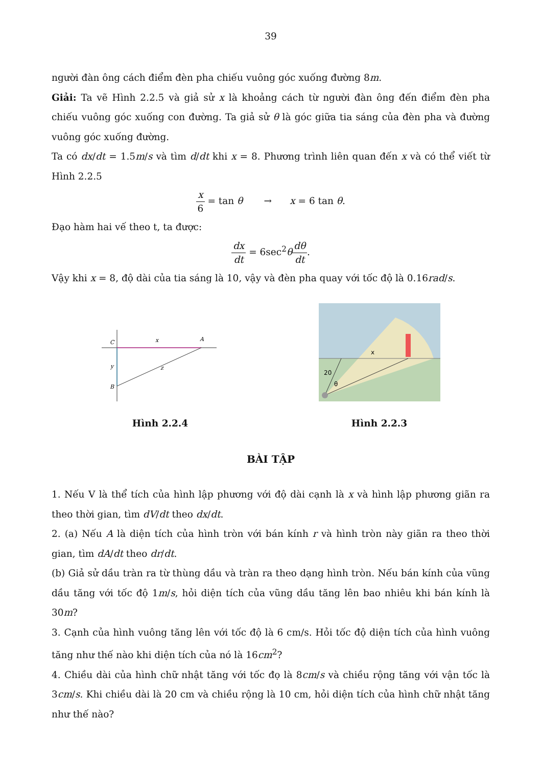39
người đàn ông cách điểm đèn pha chiếu vuông góc xuống đường 8m.
Giải: Ta vẽ Hình 2.2.5 và giả sử x là khoảng cách từ người đàn ông đến điểm đèn pha chiếu vuông góc xuống con đường. Ta giả sử θ là góc giữa tia sáng của đèn pha và đường vuông góc xuống đường.
Ta có dx/dt = 1.5m/s và tìm d/dt khi x = 8. Phương trình liên quan đến x và có thể viết từ Hình 2.2.5
x 6 = tan θ → x = 6 tan θ.
Đạo hàm hai vế theo t, ta được:
dx dt = 6sec<sup>2</sup>θdθ dt.
Vậy khi x = 8, độ dài của tia sáng là 10, vậy và đèn pha quay với tốc độ là 0.16rad/s.
C
A
B
x
y
z
Hình 2.2.4
20
θ
x
Hình 2.2.3
BÀI TẬP
1. Nếu V là thể tích của hình lập phương với độ dài cạnh là x và hình lập phương giãn ra theo thời gian, tìm dV/dt theo dx/dt.
2. (a) Nếu A là diện tích của hình tròn với bán kính r và hình tròn này giãn ra theo thời gian, tìm dA/dt theo dr/dt.
(b) Giả sử dầu tràn ra từ thùng dầu và tràn ra theo dạng hình tròn. Nếu bán kính của vũng dầu tăng với tốc độ 1m/s, hỏi diện tích của vũng dầu tăng lên bao nhiêu khi bán kính là 30m?
3. Cạnh của hình vuông tăng lên với tốc độ là 6 cm/s. Hỏi tốc độ diện tích của hình vuông tăng như thế nào khi diện tích của nó là 16cm<sup>2</sup>?
4. Chiều dài của hình chữ nhật tăng với tốc đọ là 8cm/s và chiều rộng tăng với vận tốc là 3cm/s. Khi chiều dài là 20 cm và chiều rộng là 10 cm, hỏi diện tích của hình chữ nhật tăng như thế nào?